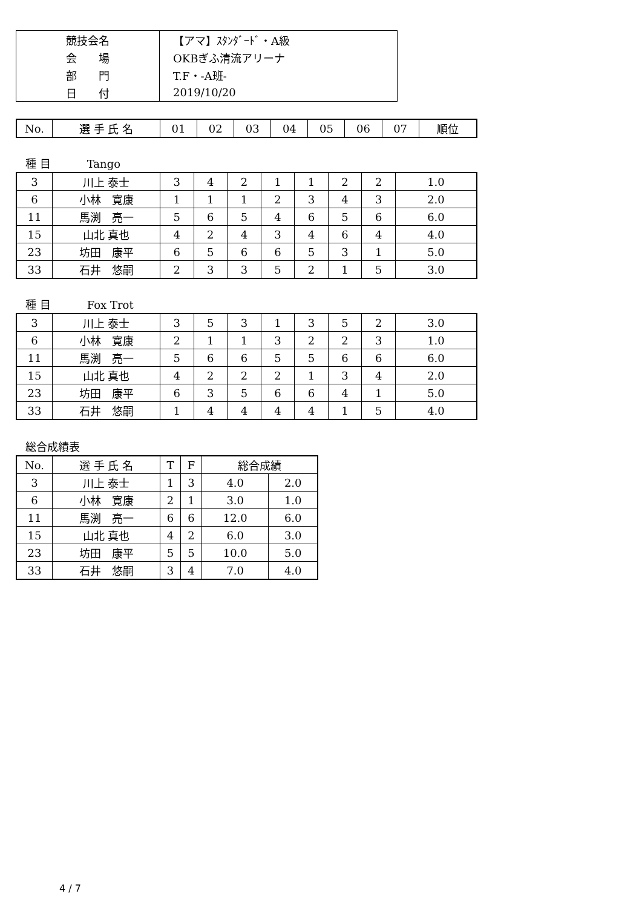| 競技会名 | 【アマ】ｽﾀﾝﾀﾞｰﾄﾞ・A級 |
| 会 場 | OKBぎふ清流アリーナ |
| 部 門 | T.F・-A班- |
| 日 付 | 2019/10/20 |
| No. | 選 手 氏 名 | 01 | 02 | 03 | 04 | 05 | 06 | 07 | 順位 |
| --- | --- | --- | --- | --- | --- | --- | --- | --- | --- |
種 目 Tango
| 3 | 川上 泰士 | 3 | 4 | 2 | 1 | 1 | 2 | 2 | 1.0 |
| 6 | 小林 寛康 | 1 | 1 | 1 | 2 | 3 | 4 | 3 | 2.0 |
| 11 | 馬渕 亮一 | 5 | 6 | 5 | 4 | 6 | 5 | 6 | 6.0 |
| 15 | 山北 真也 | 4 | 2 | 4 | 3 | 4 | 6 | 4 | 4.0 |
| 23 | 坊田 康平 | 6 | 5 | 6 | 6 | 5 | 3 | 1 | 5.0 |
| 33 | 石井 悠嗣 | 2 | 3 | 3 | 5 | 2 | 1 | 5 | 3.0 |
種 目 Fox Trot
| 3 | 川上 泰士 | 3 | 5 | 3 | 1 | 3 | 5 | 2 | 3.0 |
| 6 | 小林 寛康 | 2 | 1 | 1 | 3 | 2 | 2 | 3 | 1.0 |
| 11 | 馬渕 亮一 | 5 | 6 | 6 | 5 | 5 | 6 | 6 | 6.0 |
| 15 | 山北 真也 | 4 | 2 | 2 | 2 | 1 | 3 | 4 | 2.0 |
| 23 | 坊田 康平 | 6 | 3 | 5 | 6 | 6 | 4 | 1 | 5.0 |
| 33 | 石井 悠嗣 | 1 | 4 | 4 | 4 | 4 | 1 | 5 | 4.0 |
総合成績表
| No. | 選 手 氏 名 | T | F | 総合成績 | |
| --- | --- | --- | --- | --- | --- |
| 3 | 川上 泰士 | 1 | 3 | 4.0 | 2.0 |
| 6 | 小林 寛康 | 2 | 1 | 3.0 | 1.0 |
| 11 | 馬渕 亮一 | 6 | 6 | 12.0 | 6.0 |
| 15 | 山北 真也 | 4 | 2 | 6.0 | 3.0 |
| 23 | 坊田 康平 | 5 | 5 | 10.0 | 5.0 |
| 33 | 石井 悠嗣 | 3 | 4 | 7.0 | 4.0 |
4 / 7